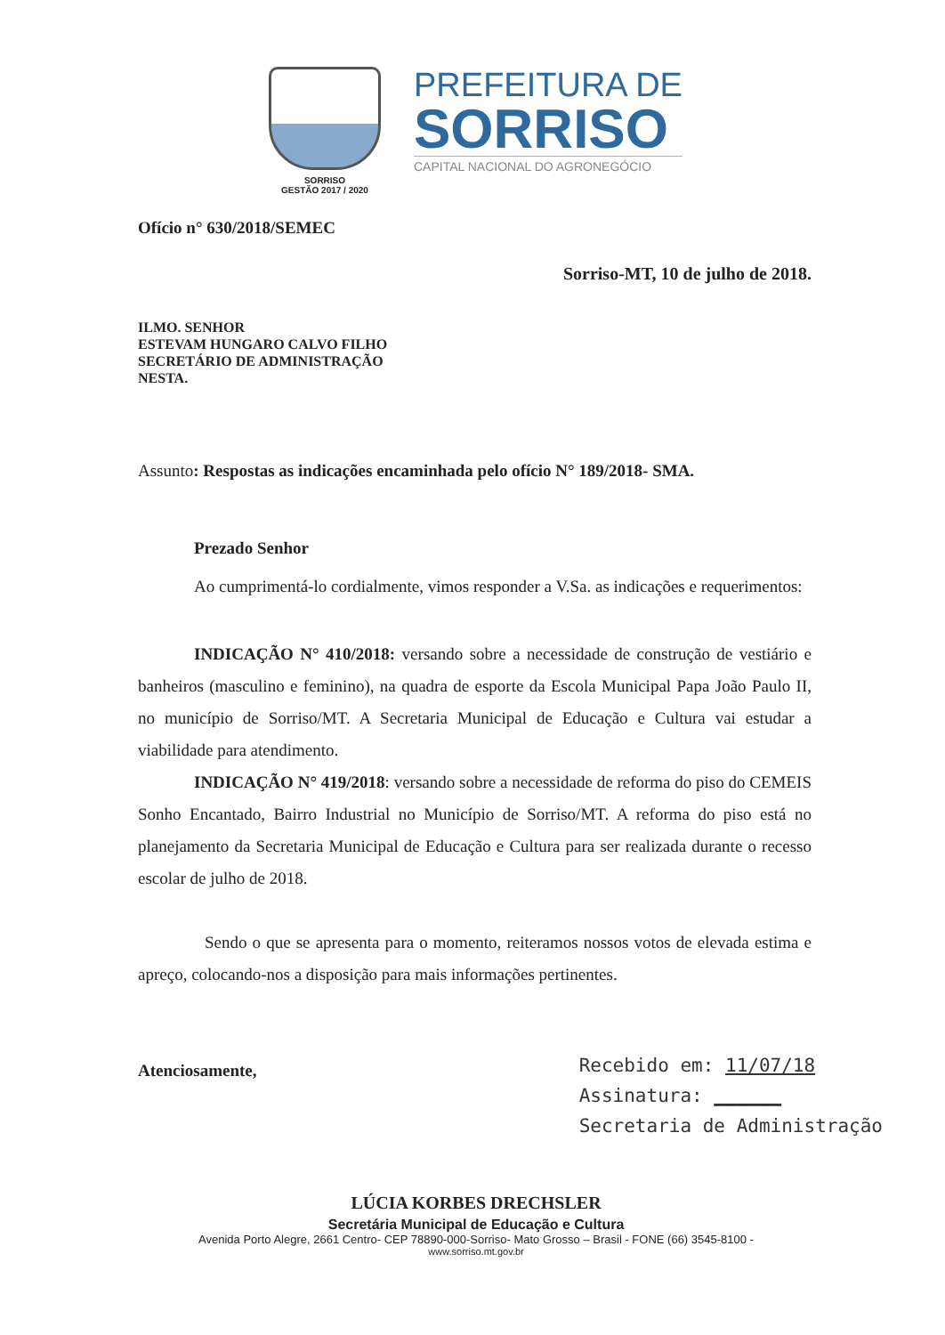SORRISO
GESTÃO 2017 / 2020
PREFEITURA DE
SORRISO
CAPITAL NACIONAL DO AGRONEGÓCIO
Ofício n° 630/2018/SEMEC
Sorriso-MT, 10 de julho de 2018.
ILMO. SENHOR
ESTEVAM HUNGARO CALVO FILHO
SECRETÁRIO DE ADMINISTRAÇÃO
NESTA.
Assunto: Respostas as indicações encaminhada pelo ofício N° 189/2018- SMA.
Prezado Senhor
Ao cumprimentá-lo cordialmente, vimos responder a V.Sa. as indicações e requerimentos:
INDICAÇÃO N° 410/2018: versando sobre a necessidade de construção de vestiário e banheiros (masculino e feminino), na quadra de esporte da Escola Municipal Papa João Paulo II, no município de Sorriso/MT. A Secretaria Municipal de Educação e Cultura vai estudar a viabilidade para atendimento.
INDICAÇÃO N° 419/2018: versando sobre a necessidade de reforma do piso do CEMEIS Sonho Encantado, Bairro Industrial no Município de Sorriso/MT. A reforma do piso está no planejamento da Secretaria Municipal de Educação e Cultura para ser realizada durante o recesso escolar de julho de 2018.
Sendo o que se apresenta para o momento, reiteramos nossos votos de elevada estima e apreço, colocando-nos a disposição para mais informações pertinentes.
Atenciosamente,
Recebido em: 11/07/18
Assinatura: ______
Secretaria de Administração
LÚCIA KORBES DRECHSLER
Secretária Municipal de Educação e Cultura
Avenida Porto Alegre, 2661 Centro- CEP 78890-000-Sorriso- Mato Grosso – Brasil - FONE (66) 3545-8100 -
www.sorriso.mt.gov.br